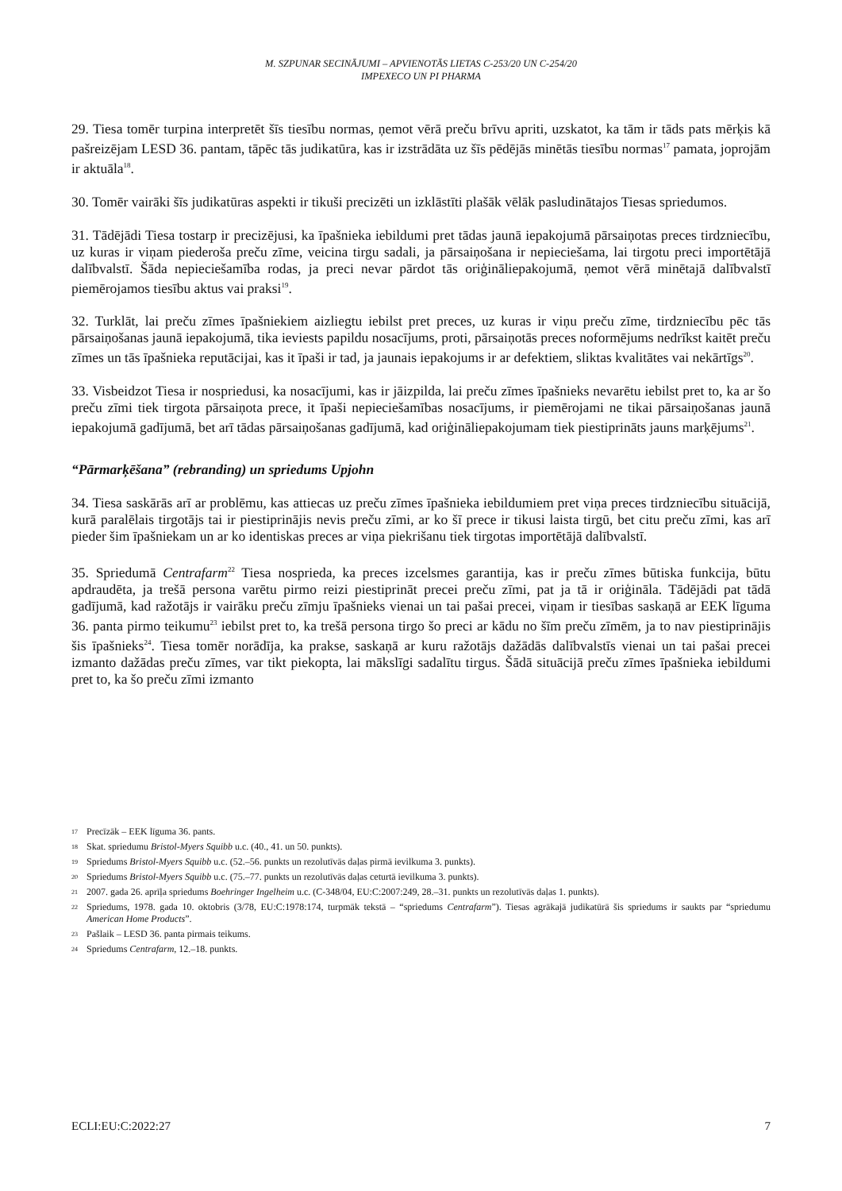M. SZPUNAR SECINĀJUMI – APVIENOTĀS LIETAS C-253/20 UN C-254/20
IMPEXECO UN PI PHARMA
29. Tiesa tomēr turpina interpretēt šīs tiesību normas, ņemot vērā preču brīvu apriti, uzskatot, ka tām ir tāds pats mērķis kā pašreizējam LESD 36. pantam, tāpēc tās judikatūra, kas ir izstrādāta uz šīs pēdējās minētās tiesību normas<sup>17</sup> pamata, joprojām ir aktuāla<sup>18</sup>.
30. Tomēr vairāki šīs judikatūras aspekti ir tikuši precizēti un izklāstīti plašāk vēlāk pasludinātajos Tiesas spriedumos.
31. Tādējādi Tiesa tostarp ir precizējusi, ka īpašnieka iebildumi pret tādas jaunā iepakojumā pārsaiņotas preces tirdzniecību, uz kuras ir viņam piederoša preču zīme, veicina tirgu sadali, ja pārsaiņošana ir nepieciešama, lai tirgotu preci importētājā dalībvalstī. Šāda nepieciešamība rodas, ja preci nevar pārdot tās oriģināliepakojumā, ņemot vērā minētajā dalībvalstī piemērojamos tiesību aktus vai praksi<sup>19</sup>.
32. Turklāt, lai preču zīmes īpašniekiem aizliegtu iebilst pret preces, uz kuras ir viņu preču zīme, tirdzniecību pēc tās pārsaiņošanas jaunā iepakojumā, tika ieviests papildu nosacījums, proti, pārsaiņotās preces noformējums nedrīkst kaitēt preču zīmes un tās īpašnieka reputācijai, kas it īpaši ir tad, ja jaunais iepakojums ir ar defektiem, sliktas kvalitātes vai nekārtīgs<sup>20</sup>.
33. Visbeidzot Tiesa ir nospriedusi, ka nosacījumi, kas ir jāizpilda, lai preču zīmes īpašnieks nevarētu iebilst pret to, ka ar šo preču zīmi tiek tirgota pārsaiņota prece, it īpaši nepieciešamības nosacījums, ir piemērojami ne tikai pārsaiņošanas jaunā iepakojumā gadījumā, bet arī tādas pārsaiņošanas gadījumā, kad oriģināliepakojumam tiek piestiprināts jauns marķējums<sup>21</sup>.
“Pārmarķēšana” (rebranding) un spriedums Upjohn
34. Tiesa saskārās arī ar problēmu, kas attiecas uz preču zīmes īpašnieka iebildumiem pret viņa preces tirdzniecību situācijā, kurā paralēlais tirgotājs tai ir piestiprinājis nevis preču zīmi, ar ko šī prece ir tikusi laista tirgū, bet citu preču zīmi, kas arī pieder šim īpašniekam un ar ko identiskas preces ar viņa piekrišanu tiek tirgotas importētājā dalībvalstī.
35. Spriedumā Centrafarm<sup>22</sup> Tiesa nosprieda, ka preces izcelsmes garantija, kas ir preču zīmes būtiska funkcija, būtu apdraudēta, ja trešā persona varētu pirmo reizi piestiprināt precei preču zīmi, pat ja tā ir oriģināla. Tādējādi pat tādā gadījumā, kad ražotājs ir vairāku preču zīmju īpašnieks vienai un tai pašai precei, viņam ir tiesības saskaņā ar EEK līguma 36. panta pirmo teikumu<sup>23</sup> iebilst pret to, ka trešā persona tirgo šo preci ar kādu no šīm preču zīmēm, ja to nav piestiprinājis šis īpašnieks<sup>24</sup>. Tiesa tomēr norādīja, ka prakse, saskaņā ar kuru ražotājs dažādās dalībvalstīs vienai un tai pašai precei izmanto dažādas preču zīmes, var tikt piekopta, lai mākslīgi sadalītu tirgus. Šādā situācijā preču zīmes īpašnieka iebildumi pret to, ka šo preču zīmi izmanto
17 Precīzāk – EEK līguma 36. pants.
18 Skat. spriedumu Bristol-Myers Squibb u.c. (40., 41. un 50. punkts).
19 Spriedums Bristol-Myers Squibb u.c. (52.–56. punkts un rezolutīvās daļas pirmā ievilkuma 3. punkts).
20 Spriedums Bristol-Myers Squibb u.c. (75.–77. punkts un rezolutīvās daļas ceturtā ievilkuma 3. punkts).
21 2007. gada 26. aprīļa spriedums Boehringer Ingelheim u.c. (C-348/04, EU:C:2007:249, 28.–31. punkts un rezolutīvās daļas 1. punkts).
22 Spriedums, 1978. gada 10. oktobris (3/78, EU:C:1978:174, turpmāk tekstā – “spriedums Centrafarm”). Tiesas agrākajā judikatūrā šis spriedums ir saukts par “spriedumu American Home Products”.
23 Pašlaik – LESD 36. panta pirmais teikums.
24 Spriedums Centrafarm, 12.–18. punkts.
ECLI:EU:C:2022:27 7